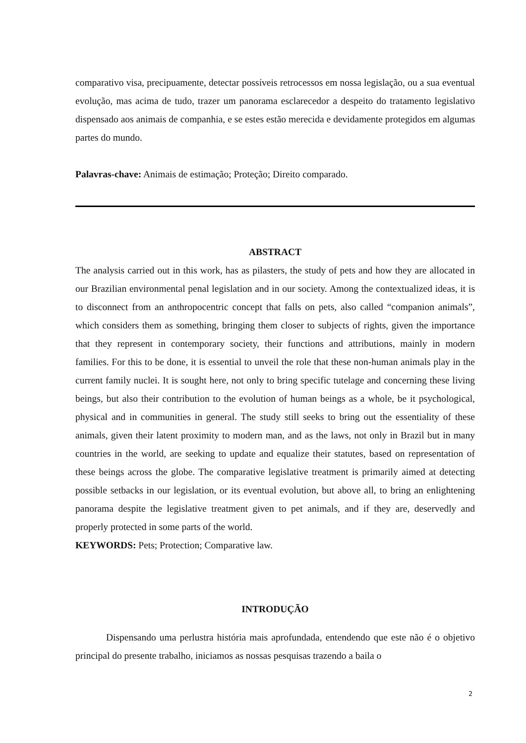comparativo visa, precipuamente, detectar possíveis retrocessos em nossa legislação, ou a sua eventual evolução, mas acima de tudo, trazer um panorama esclarecedor a despeito do tratamento legislativo dispensado aos animais de companhia, e se estes estão merecida e devidamente protegidos em algumas partes do mundo.
Palavras-chave: Animais de estimação; Proteção; Direito comparado.
ABSTRACT
The analysis carried out in this work, has as pilasters, the study of pets and how they are allocated in our Brazilian environmental penal legislation and in our society. Among the contextualized ideas, it is to disconnect from an anthropocentric concept that falls on pets, also called “companion animals”, which considers them as something, bringing them closer to subjects of rights, given the importance that they represent in contemporary society, their functions and attributions, mainly in modern families. For this to be done, it is essential to unveil the role that these non-human animals play in the current family nuclei. It is sought here, not only to bring specific tutelage and concerning these living beings, but also their contribution to the evolution of human beings as a whole, be it psychological, physical and in communities in general. The study still seeks to bring out the essentiality of these animals, given their latent proximity to modern man, and as the laws, not only in Brazil but in many countries in the world, are seeking to update and equalize their statutes, based on representation of these beings across the globe. The comparative legislative treatment is primarily aimed at detecting possible setbacks in our legislation, or its eventual evolution, but above all, to bring an enlightening panorama despite the legislative treatment given to pet animals, and if they are, deservedly and properly protected in some parts of the world.
KEYWORDS: Pets; Protection; Comparative law.
INTRODUÇÃO
Dispensando uma perlustra história mais aprofundada, entendendo que este não é o objetivo principal do presente trabalho, iniciamos as nossas pesquisas trazendo a baila o
2